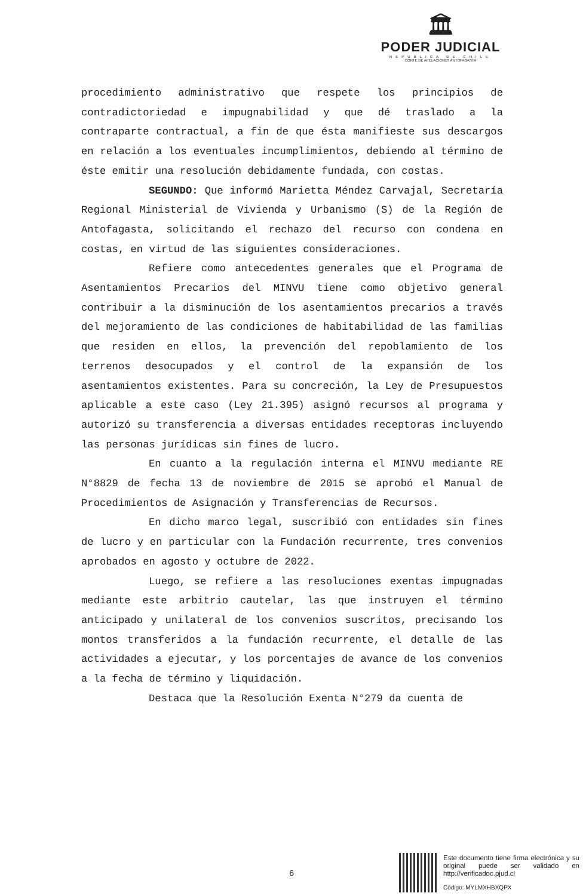🏛
PODER JUDICIAL
REPUBLICA DE CHILE
CORTE DE APELACIONES ANTOFAGASTA
procedimiento administrativo que respete los principios de contradictoriedad e impugnabilidad y que dé traslado a la contraparte contractual, a fin de que ésta manifieste sus descargos en relación a los eventuales incumplimientos, debiendo al término de éste emitir una resolución debidamente fundada, con costas.
SEGUNDO: Que informó Marietta Méndez Carvajal, Secretaría Regional Ministerial de Vivienda y Urbanismo (S) de la Región de Antofagasta, solicitando el rechazo del recurso con condena en costas, en virtud de las siguientes consideraciones.
Refiere como antecedentes generales que el Programa de Asentamientos Precarios del MINVU tiene como objetivo general contribuir a la disminución de los asentamientos precarios a través del mejoramiento de las condiciones de habitabilidad de las familias que residen en ellos, la prevención del repoblamiento de los terrenos desocupados y el control de la expansión de los asentamientos existentes. Para su concreción, la Ley de Presupuestos aplicable a este caso (Ley 21.395) asignó recursos al programa y autorizó su transferencia a diversas entidades receptoras incluyendo las personas jurídicas sin fines de lucro.
En cuanto a la regulación interna el MINVU mediante RE N°8829 de fecha 13 de noviembre de 2015 se aprobó el Manual de Procedimientos de Asignación y Transferencias de Recursos.
En dicho marco legal, suscribió con entidades sin fines de lucro y en particular con la Fundación recurrente, tres convenios aprobados en agosto y octubre de 2022.
Luego, se refiere a las resoluciones exentas impugnadas mediante este arbitrio cautelar, las que instruyen el término anticipado y unilateral de los convenios suscritos, precisando los montos transferidos a la fundación recurrente, el detalle de las actividades a ejecutar, y los porcentajes de avance de los convenios a la fecha de término y liquidación.
Destaca que la Resolución Exenta N°279 da cuenta de
6
Este documento tiene firma electrónica y su original puede ser validado en http://verificadoc.pjud.cl
Código: MYLMXHBXQPX